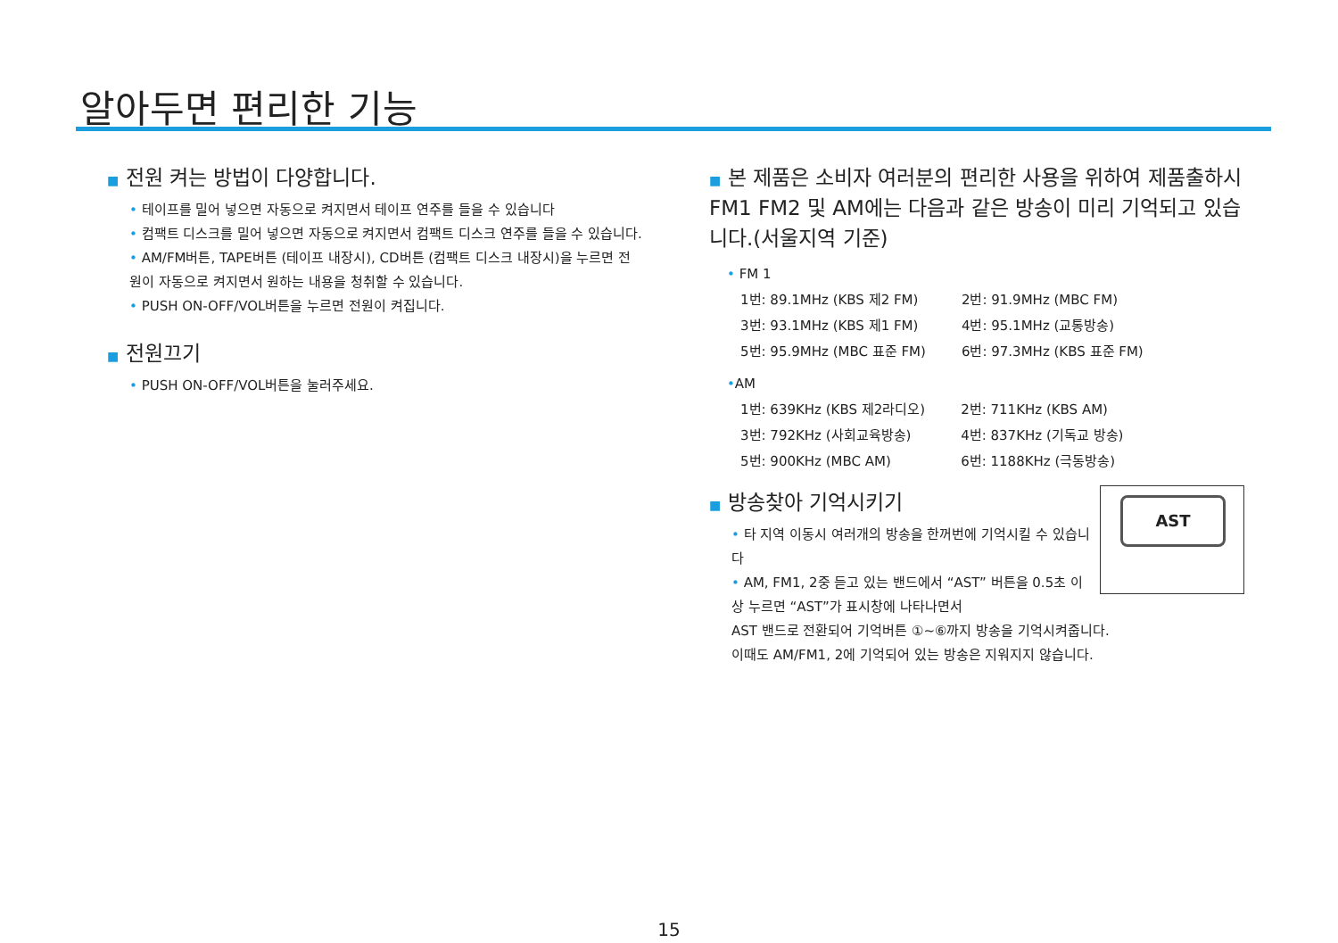알아두면 편리한 기능
■ 전원 켜는 방법이 다양합니다.
• 테이프를 밀어 넣으면 자동으로 켜지면서 테이프 연주를 들을 수 있습니다
• 컴팩트 디스크를 밀어 넣으면 자동으로 켜지면서 컴팩트 디스크 연주를 들을 수 있습니다.
• AM/FM버튼, TAPE버튼 (테이프 내장시), CD버튼 (컴팩트 디스크 내장시)을 누르면 전원이 자동으로 켜지면서 원하는 내용을 청취할 수 있습니다.
• PUSH ON-OFF/VOL버튼을 누르면 전원이 켜집니다.
■ 전원끄기
• PUSH ON-OFF/VOL버튼을 눌러주세요.
■ 본 제품은 소비자 여러분의 편리한 사용을 위하여 제품출하시 FM1 FM2 및 AM에는 다음과 같은 방송이 미리 기억되고 있습니다.(서울지역 기준)
• FM 1
| 1번: 89.1MHz (KBS 제2 FM) | 2번: 91.9MHz (MBC FM) |
| 3번: 93.1MHz (KBS 제1 FM) | 4번: 95.1MHz (교통방송) |
| 5번: 95.9MHz (MBC 표준 FM) | 6번: 97.3MHz (KBS 표준 FM) |
•AM
| 1번: 639KHz (KBS 제2라디오) | 2번: 711KHz (KBS AM) |
| 3번: 792KHz (사회교육방송) | 4번: 837KHz (기독교 방송) |
| 5번: 900KHz (MBC AM) | 6번: 1188KHz (극동방송) |
AST
■ 방송찾아 기억시키기
• 타 지역 이동시 여러개의 방송을 한꺼번에 기억시킬 수 있습니다
• AM, FM1, 2중 듣고 있는 밴드에서 “AST” 버튼을 0.5초 이상 누르면 “AST”가 표시창에 나타나면서
AST 밴드로 전환되어 기억버튼 ①~⑥까지 방송을 기억시켜줍니다.
이때도 AM/FM1, 2에 기억되어 있는 방송은 지워지지 않습니다.
15